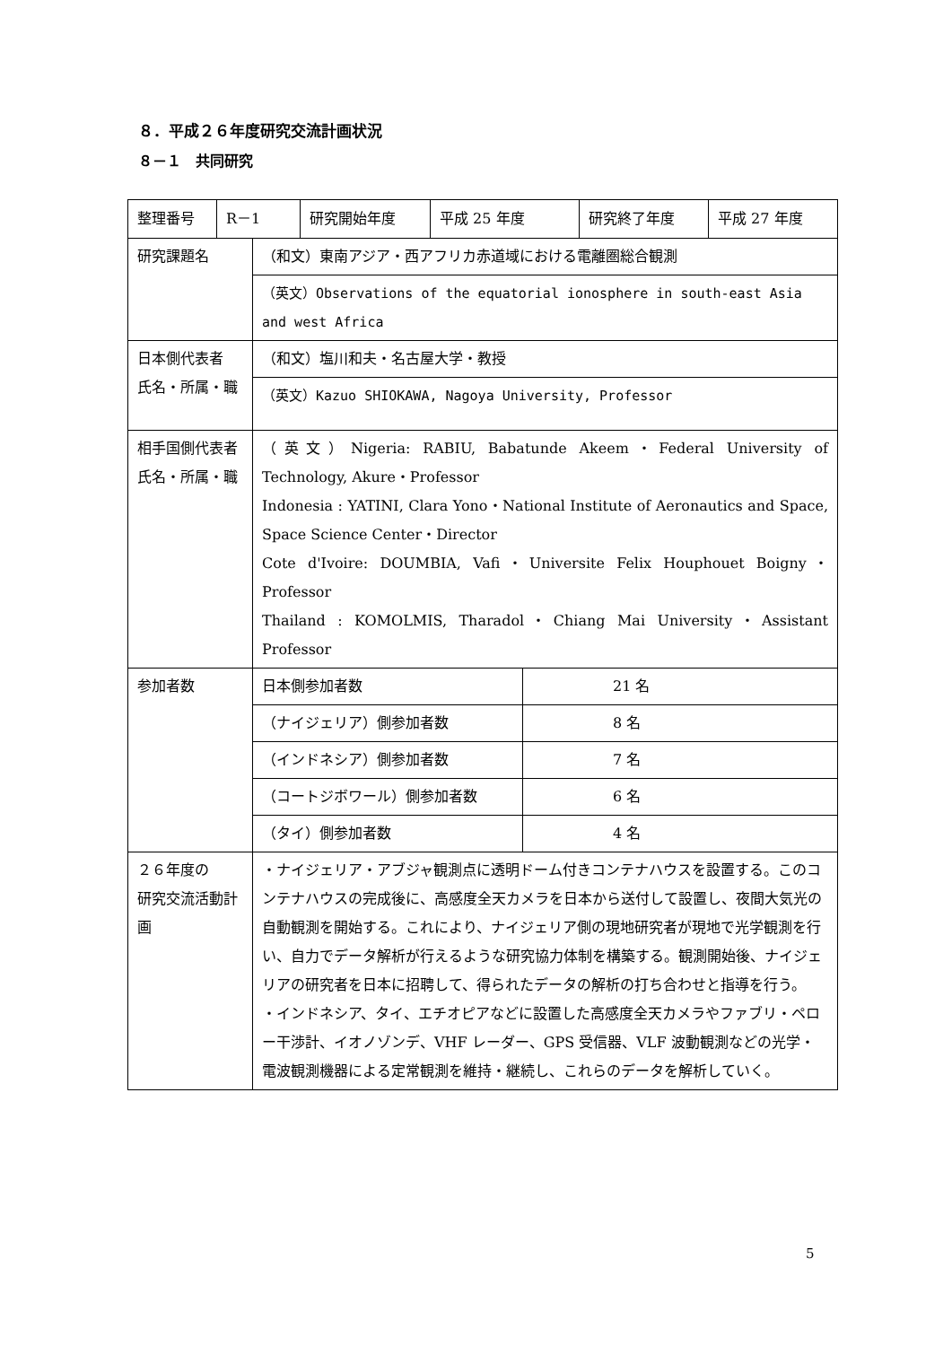８．平成２６年度研究交流計画状況
８－１　共同研究
| 整理番号 | R－1 | 研究開始年度 | 平成 25 年度 | 研究終了年度 | 平成 27 年度 |
| 研究課題名 | （和文）東南アジア・西アフリカ赤道域における電離圏総合観測 | |
| | （英文）Observations of the equatorial ionosphere in south-east Asia and west Africa | |
| 日本側代表者 氏名・所属・職 | （和文）塩川和夫・名古屋大学・教授 | |
| | （英文）Kazuo SHIOKAWA, Nagoya University, Professor | |
| 相手国側代表者 氏名・所属・職 | （英文）Nigeria: RABIU, Babatunde Akeem・Federal University of Technology, Akure・Professor Indonesia : YATINI, Clara Yono・National Institute of Aeronautics and Space, Space Science Center・Director Cote d'Ivoire: DOUMBIA, Vafi・Universite Felix Houphouet Boigny・Professor Thailand : KOMOLMIS, Tharadol・Chiang Mai University・Assistant Professor | |
| 参加者数 | 日本側参加者数 | 21 名 |
| | （ナイジェリア）側参加者数 | 8 名 |
| | （インドネシア）側参加者数 | 7 名 |
| | （コートジボワール）側参加者数 | 6 名 |
| | （タイ）側参加者数 | 4 名 |
| ２６年度の 研究交流活動計画 | ・ナイジェリア・アブジャ観測点に透明ドーム付きコンテナハウスを設置する。このコンテナハウスの完成後に、高感度全天カメラを日本から送付して設置し、夜間大気光の自動観測を開始する。これにより、ナイジェリア側の現地研究者が現地で光学観測を行い、自力でデータ解析が行えるような研究協力体制を構築する。観測開始後、ナイジェリアの研究者を日本に招聘して、得られたデータの解析の打ち合わせと指導を行う。 ・インドネシア、タイ、エチオピアなどに設置した高感度全天カメラやファブリ・ペロー干渉計、イオノゾンデ、VHF レーダー、GPS 受信器、VLF 波動観測などの光学・電波観測機器による定常観測を維持・継続し、これらのデータを解析していく。 | |
5